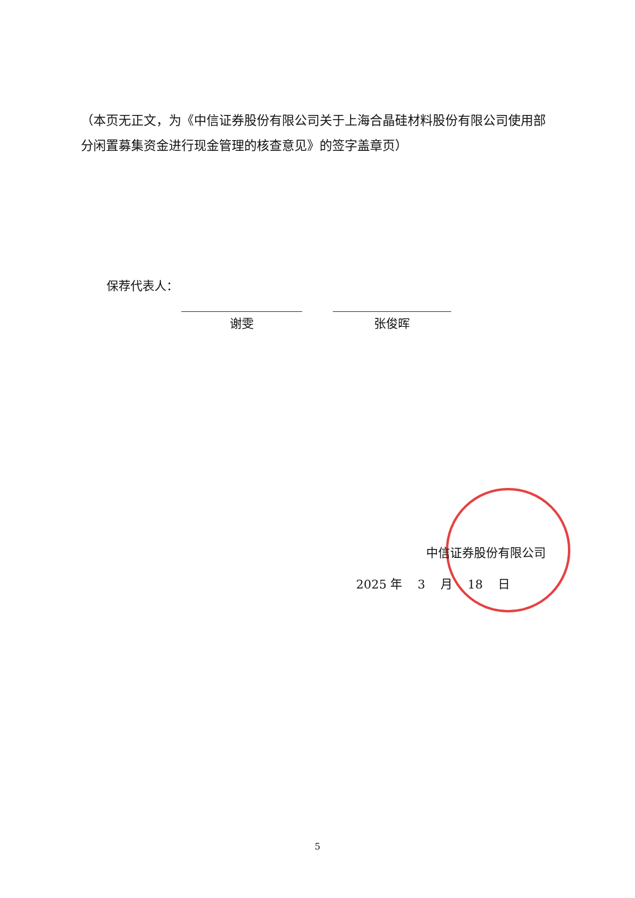（本页无正文，为《中信证券股份有限公司关于上海合晶硅材料股份有限公司使用部分闲置募集资金进行现金管理的核查意见》的签字盖章页）
保荐代表人：
谢雯 张俊晖
中信证券股份有限公司
2025 年 3 月 18 日
5